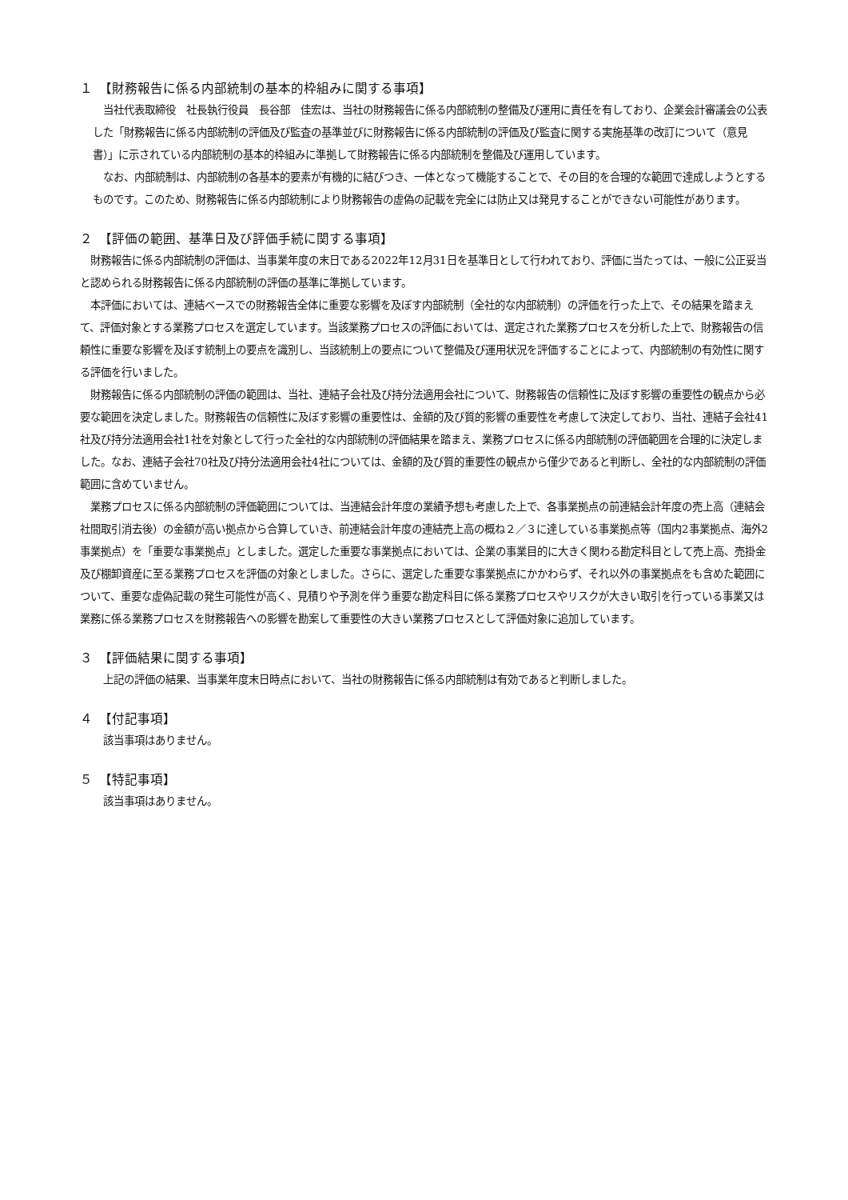１　【財務報告に係る内部統制の基本的枠組みに関する事項】
当社代表取締役　社長執行役員　長谷部　佳宏は、当社の財務報告に係る内部統制の整備及び運用に責任を有しており、企業会計審議会の公表した「財務報告に係る内部統制の評価及び監査の基準並びに財務報告に係る内部統制の評価及び監査に関する実施基準の改訂について（意見書）」に示されている内部統制の基本的枠組みに準拠して財務報告に係る内部統制を整備及び運用しています。
なお、内部統制は、内部統制の各基本的要素が有機的に結びつき、一体となって機能することで、その目的を合理的な範囲で達成しようとするものです。このため、財務報告に係る内部統制により財務報告の虚偽の記載を完全には防止又は発見することができない可能性があります。
２　【評価の範囲、基準日及び評価手続に関する事項】
財務報告に係る内部統制の評価は、当事業年度の末日である2022年12月31日を基準日として行われており、評価に当たっては、一般に公正妥当と認められる財務報告に係る内部統制の評価の基準に準拠しています。
本評価においては、連結ベースでの財務報告全体に重要な影響を及ぼす内部統制（全社的な内部統制）の評価を行った上で、その結果を踏まえて、評価対象とする業務プロセスを選定しています。当該業務プロセスの評価においては、選定された業務プロセスを分析した上で、財務報告の信頼性に重要な影響を及ぼす統制上の要点を識別し、当該統制上の要点について整備及び運用状況を評価することによって、内部統制の有効性に関する評価を行いました。
財務報告に係る内部統制の評価の範囲は、当社、連結子会社及び持分法適用会社について、財務報告の信頼性に及ぼす影響の重要性の観点から必要な範囲を決定しました。財務報告の信頼性に及ぼす影響の重要性は、金額的及び質的影響の重要性を考慮して決定しており、当社、連結子会社41社及び持分法適用会社1社を対象として行った全社的な内部統制の評価結果を踏まえ、業務プロセスに係る内部統制の評価範囲を合理的に決定しました。なお、連結子会社70社及び持分法適用会社4社については、金額的及び質的重要性の観点から僅少であると判断し、全社的な内部統制の評価範囲に含めていません。
業務プロセスに係る内部統制の評価範囲については、当連結会計年度の業績予想も考慮した上で、各事業拠点の前連結会計年度の売上高（連結会社間取引消去後）の金額が高い拠点から合算していき、前連結会計年度の連結売上高の概ね２／３に達している事業拠点等（国内2事業拠点、海外2事業拠点）を「重要な事業拠点」としました。選定した重要な事業拠点においては、企業の事業目的に大きく関わる勘定科目として売上高、売掛金及び棚卸資産に至る業務プロセスを評価の対象としました。さらに、選定した重要な事業拠点にかかわらず、それ以外の事業拠点をも含めた範囲について、重要な虚偽記載の発生可能性が高く、見積りや予測を伴う重要な勘定科目に係る業務プロセスやリスクが大きい取引を行っている事業又は業務に係る業務プロセスを財務報告への影響を勘案して重要性の大きい業務プロセスとして評価対象に追加しています。
３　【評価結果に関する事項】
上記の評価の結果、当事業年度末日時点において、当社の財務報告に係る内部統制は有効であると判断しました。
４　【付記事項】
該当事項はありません。
５　【特記事項】
該当事項はありません。